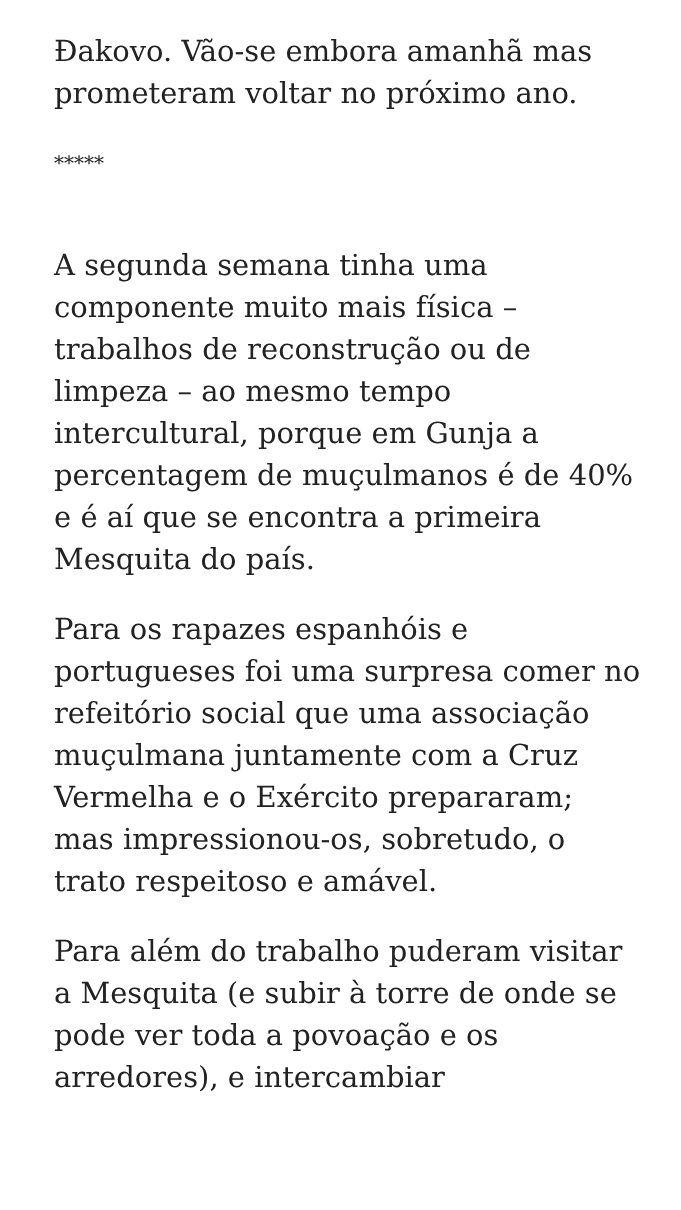Đakovo. Vão-se embora amanhã mas prometeram voltar no próximo ano.
*****
A segunda semana tinha uma componente muito mais física – trabalhos de reconstrução ou de limpeza – ao mesmo tempo intercultural, porque em Gunja a percentagem de muçulmanos é de 40% e é aí que se encontra a primeira Mesquita do país.
Para os rapazes espanhóis e portugueses foi uma surpresa comer no refeitório social que uma associação muçulmana juntamente com a Cruz Vermelha e o Exército prepararam; mas impressionou-os, sobretudo, o trato respeitoso e amável.
Para além do trabalho puderam visitar a Mesquita (e subir à torre de onde se pode ver toda a povoação e os arredores), e intercambiar